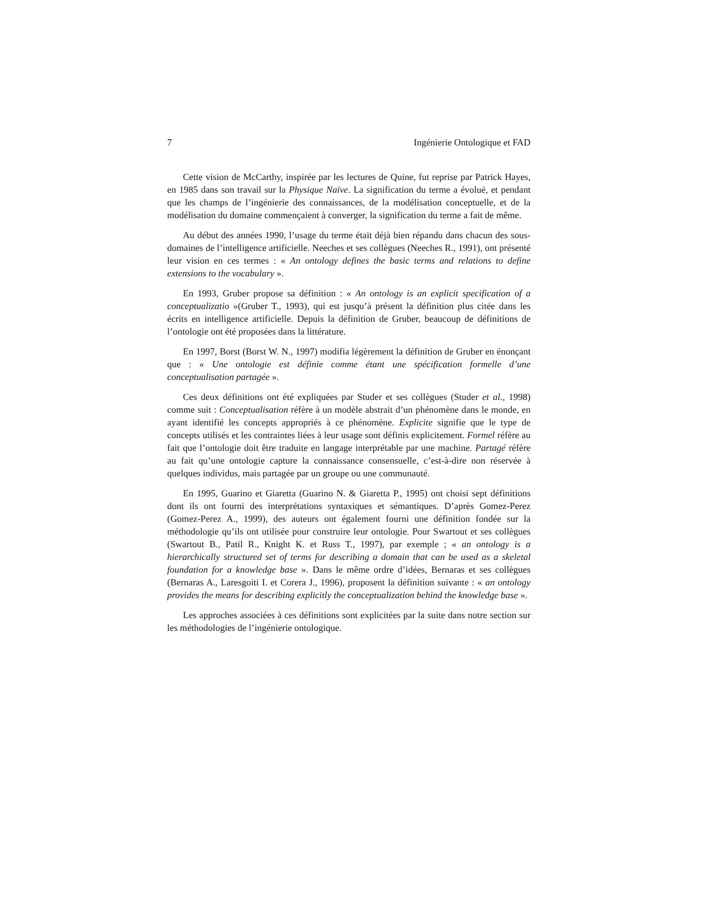7 Ingénierie Ontologique et FAD
Cette vision de McCarthy, inspirée par les lectures de Quine, fut reprise par Patrick Hayes, en 1985 dans son travail sur la Physique Naïve. La signification du terme a évolué, et pendant que les champs de l’ingénierie des connaissances, de la modélisation conceptuelle, et de la modélisation du domaine commençaient à converger, la signification du terme a fait de même.
Au début des années 1990, l’usage du terme était déjà bien répandu dans chacun des sous-domaines de l’intelligence artificielle. Neeches et ses collègues (Neeches R., 1991), ont présenté leur vision en ces termes : « An ontology defines the basic terms and relations to define extensions to the vocabulary ».
En 1993, Gruber propose sa définition : « An ontology is an explicit specification of a conceptualizatio »(Gruber T., 1993), qui est jusqu’à présent la définition plus citée dans les écrits en intelligence artificielle. Depuis la définition de Gruber, beaucoup de définitions de l’ontologie ont été proposées dans la littérature.
En 1997, Borst (Borst W. N., 1997) modifia légèrement la définition de Gruber en énonçant que : « Une ontologie est définie comme étant une spécification formelle d’une conceptualisation partagée ».
Ces deux définitions ont été expliquées par Studer et ses collègues (Studer et al., 1998) comme suit : Conceptualisation réfère à un modèle abstrait d’un phénomène dans le monde, en ayant identifié les concepts appropriés à ce phénomène. Explicite signifie que le type de concepts utilisés et les contraintes liées à leur usage sont définis explicitement. Formel réfère au fait que l’ontologie doit être traduite en langage interprétable par une machine. Partagé réfère au fait qu’une ontologie capture la connaissance consensuelle, c’est-à-dire non réservée à quelques individus, mais partagée par un groupe ou une communauté.
En 1995, Guarino et Giaretta (Guarino N. & Giaretta P., 1995) ont choisi sept définitions dont ils ont fourni des interprétations syntaxiques et sémantiques. D’après Gomez-Perez (Gomez-Perez A., 1999), des auteurs ont également fourni une définition fondée sur la méthodologie qu’ils ont utilisée pour construire leur ontologie. Pour Swartout et ses collègues (Swartout B., Patil R., Knight K. et Russ T., 1997), par exemple ; « an ontology is a hierarchically structured set of terms for describing a domain that can be used as a skeletal foundation for a knowledge base ». Dans le même ordre d’idées, Bernaras et ses collègues (Bernaras A., Laresgoiti I. et Corera J., 1996), proposent la définition suivante : « an ontology provides the means for describing explicitly the conceptualization behind the knowledge base ».
Les approches associées à ces définitions sont explicitées par la suite dans notre section sur les méthodologies de l’ingénierie ontologique.